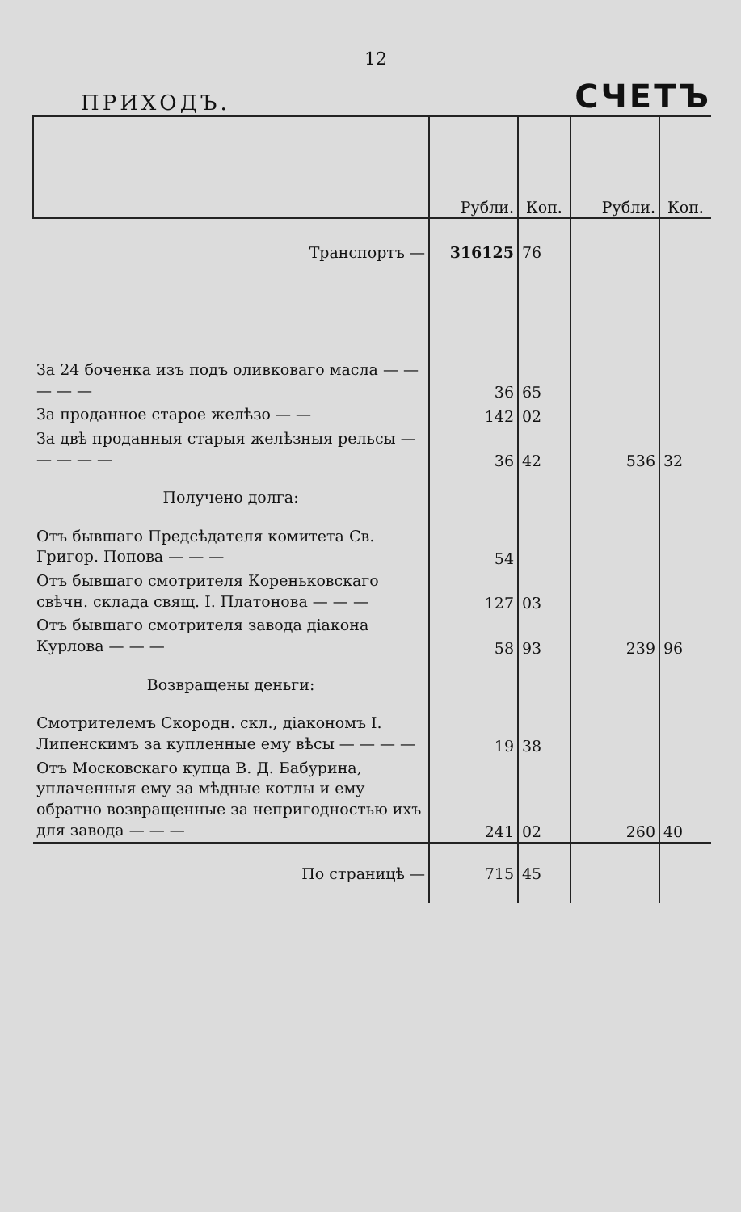12
ПРИХОДЪ.
СЧЕТЪ
| | Рубли. | Коп. | Рубли. | Коп. |
| --- | --- | --- | --- | --- |
| Транспортъ — | 316125 | 76 | | |
| За 24 боченка изъ подъ оливковаго масла — — — — — | 36 | 65 | | |
| За проданное старое желѣзо — — | 142 | 02 | | |
| За двѣ проданныя старыя желѣзныя рельсы — — — — — | 36 | 42 | 536 | 32 |
| Получено долга: | | | | |
| Отъ бывшаго Предсѣдателя комитета Св. Григор. Попова — — — | 54 | | | |
| Отъ бывшаго смотрителя Кореньковскаго свѣчн. склада свящ. I. Платонова — — — | 127 | 03 | | |
| Отъ бывшаго смотрителя завода діакона Курлова — — — | 58 | 93 | 239 | 96 |
| Возвращены деньги: | | | | |
| Смотрителемъ Скородн. скл., діакономъ I. Липенскимъ за купленные ему вѣсы — — — — | 19 | 38 | | |
| Отъ Московскаго купца В. Д. Бабурина, уплаченныя ему за мѣдные котлы и ему обратно возвращенные за непригодностью ихъ для завода — — — | 241 | 02 | 260 | 40 |
| По страницѣ — | 715 | 45 | | |